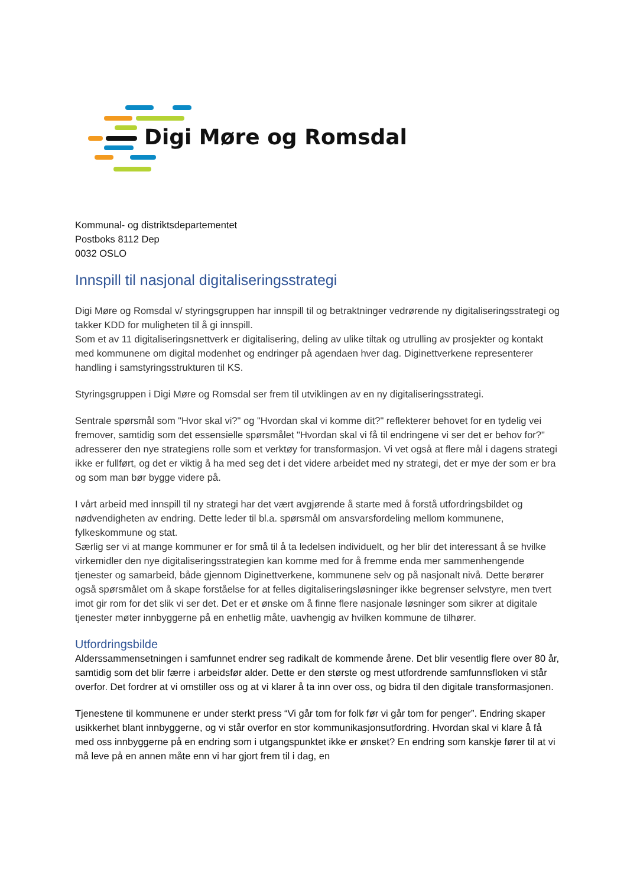Digi Møre og Romsdal
Kommunal- og distriktsdepartementet
Postboks 8112 Dep
0032 OSLO
Innspill til nasjonal digitaliseringsstrategi
Digi Møre og Romsdal v/ styringsgruppen har innspill til og betraktninger vedrørende ny digitaliseringsstrategi og takker KDD for muligheten til å gi innspill.
Som et av 11 digitaliseringsnettverk er digitalisering, deling av ulike tiltak og utrulling av prosjekter og kontakt med kommunene om digital modenhet og endringer på agendaen hver dag. Diginettverkene representerer handling i samstyringsstrukturen til KS.
Styringsgruppen i Digi Møre og Romsdal ser frem til utviklingen av en ny digitaliseringsstrategi.
Sentrale spørsmål som "Hvor skal vi?" og "Hvordan skal vi komme dit?" reflekterer behovet for en tydelig vei fremover, samtidig som det essensielle spørsmålet "Hvordan skal vi få til endringene vi ser det er behov for?" adresserer den nye strategiens rolle som et verktøy for transformasjon. Vi vet også at flere mål i dagens strategi ikke er fullført, og det er viktig å ha med seg det i det videre arbeidet med ny strategi, det er mye der som er bra og som man bør bygge videre på.
I vårt arbeid med innspill til ny strategi har det vært avgjørende å starte med å forstå utfordringsbildet og nødvendigheten av endring. Dette leder til bl.a. spørsmål om ansvarsfordeling mellom kommunene, fylkeskommune og stat.
Særlig ser vi at mange kommuner er for små til å ta ledelsen individuelt, og her blir det interessant å se hvilke virkemidler den nye digitaliseringsstrategien kan komme med for å fremme enda mer sammenhengende tjenester og samarbeid, både gjennom Diginettverkene, kommunene selv og på nasjonalt nivå. Dette berører også spørsmålet om å skape forståelse for at felles digitaliseringsløsninger ikke begrenser selvstyre, men tvert imot gir rom for det slik vi ser det. Det er et ønske om å finne flere nasjonale løsninger som sikrer at digitale tjenester møter innbyggerne på en enhetlig måte, uavhengig av hvilken kommune de tilhører.
Utfordringsbilde
Alderssammensetningen i samfunnet endrer seg radikalt de kommende årene. Det blir vesentlig flere over 80 år, samtidig som det blir færre i arbeidsfør alder. Dette er den største og mest utfordrende samfunnsfloken vi står overfor. Det fordrer at vi omstiller oss og at vi klarer å ta inn over oss, og bidra til den digitale transformasjonen.
Tjenestene til kommunene er under sterkt press “Vi går tom for folk før vi går tom for penger”. Endring skaper usikkerhet blant innbyggerne, og vi står overfor en stor kommunikasjonsutfordring. Hvordan skal vi klare å få med oss innbyggerne på en endring som i utgangspunktet ikke er ønsket? En endring som kanskje fører til at vi må leve på en annen måte enn vi har gjort frem til i dag, en